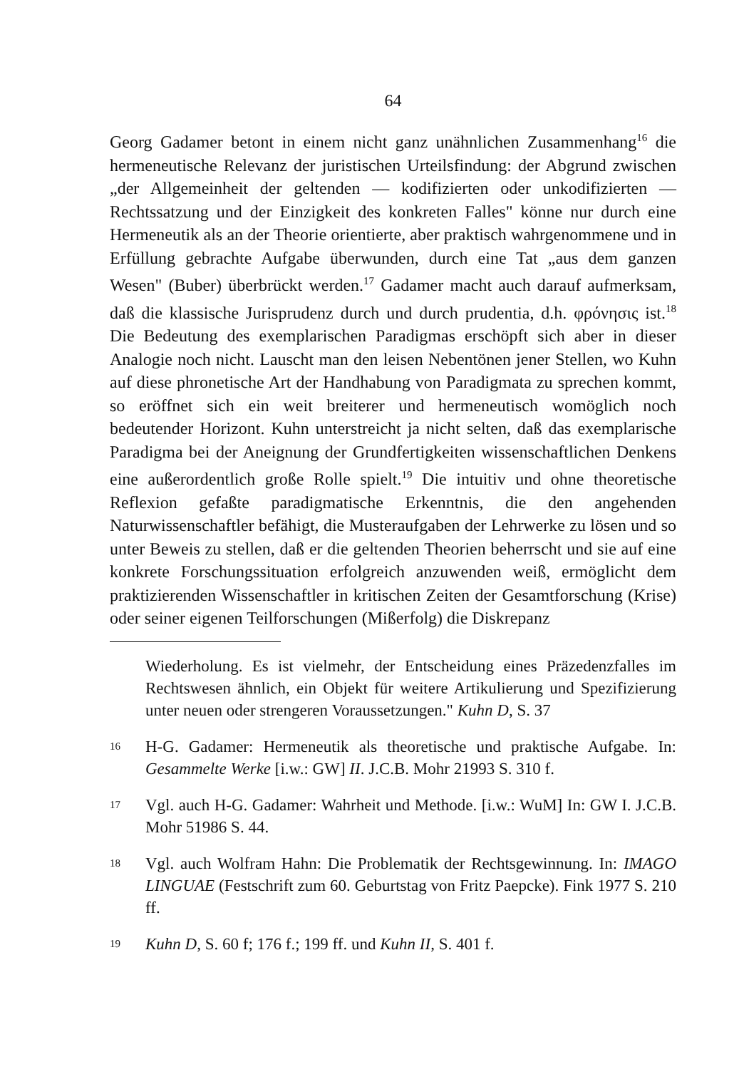64
Georg Gadamer betont in einem nicht ganz unähnlichen Zusammenhang<sup>16</sup> die hermeneutische Relevanz der juristischen Urteilsfindung: der Abgrund zwischen „der Allgemeinheit der geltenden — kodifizierten oder unkodifizierten — Rechtssatzung und der Einzigkeit des konkreten Falles" könne nur durch eine Hermeneutik als an der Theorie orientierte, aber praktisch wahrgenommene und in Erfüllung gebrachte Aufgabe überwunden, durch eine Tat „aus dem ganzen Wesen" (Buber) überbrückt werden.<sup>17</sup> Gadamer macht auch darauf aufmerksam, daß die klassische Jurisprudenz durch und durch prudentia, d.h. φρόνησις ist.<sup>18</sup> Die Bedeutung des exemplarischen Paradigmas erschöpft sich aber in dieser Analogie noch nicht. Lauscht man den leisen Nebentönen jener Stellen, wo Kuhn auf diese phronetische Art der Handhabung von Paradigmata zu sprechen kommt, so eröffnet sich ein weit breiterer und hermeneutisch womöglich noch bedeutender Horizont. Kuhn unterstreicht ja nicht selten, daß das exemplarische Paradigma bei der Aneignung der Grundfertigkeiten wissenschaftlichen Denkens eine außerordentlich große Rolle spielt.<sup>19</sup> Die intuitiv und ohne theoretische Reflexion gefaßte paradigmatische Erkenntnis, die den angehenden Naturwissenschaftler befähigt, die Musteraufgaben der Lehrwerke zu lösen und so unter Beweis zu stellen, daß er die geltenden Theorien beherrscht und sie auf eine konkrete Forschungssituation erfolgreich anzuwenden weiß, ermöglicht dem praktizierenden Wissenschaftler in kritischen Zeiten der Gesamtforschung (Krise) oder seiner eigenen Teilforschungen (Mißerfolg) die Diskrepanz
Wiederholung. Es ist vielmehr, der Entscheidung eines Präzedenzfalles im Rechtswesen ähnlich, ein Objekt für weitere Artikulierung und Spezifizierung unter neuen oder strengeren Voraussetzungen." Kuhn D, S. 37
<sup>16</sup> H-G. Gadamer: Hermeneutik als theoretische und praktische Aufgabe. In: Gesammelte Werke [i.w.: GW] II. J.C.B. Mohr 21993 S. 310 f.
<sup>17</sup> Vgl. auch H-G. Gadamer: Wahrheit und Methode. [i.w.: WuM] In: GW I. J.C.B. Mohr 51986 S. 44.
<sup>18</sup> Vgl. auch Wolfram Hahn: Die Problematik der Rechtsgewinnung. In: IMAGO LINGUAE (Festschrift zum 60. Geburtstag von Fritz Paepcke). Fink 1977 S. 210 ff.
<sup>19</sup> Kuhn D, S. 60 f; 176 f.; 199 ff. und Kuhn II, S. 401 f.